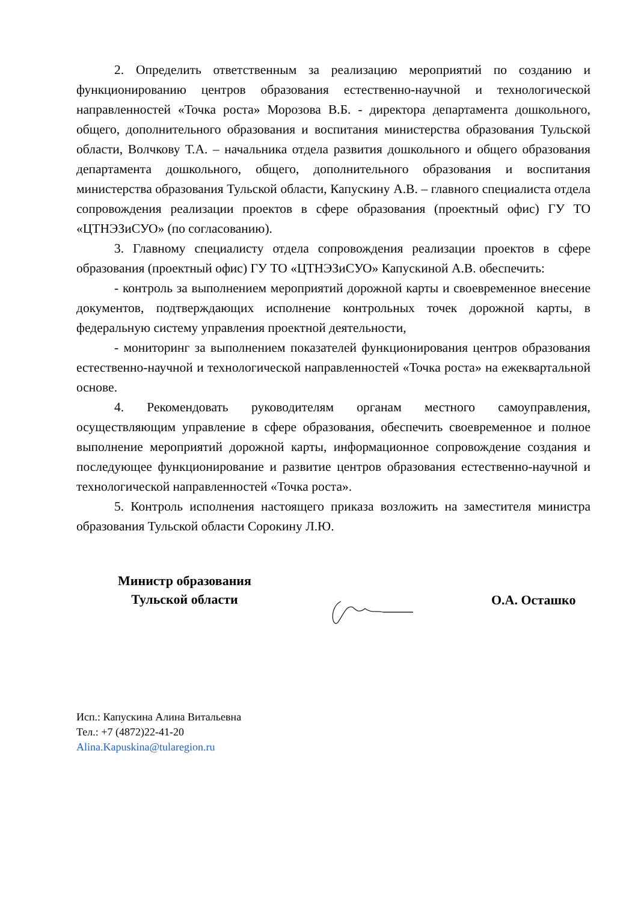2. Определить ответственным за реализацию мероприятий по созданию и функционированию центров образования естественно-научной и технологической направленностей «Точка роста» Морозова В.Б. - директора департамента дошкольного, общего, дополнительного образования и воспитания министерства образования Тульской области, Волчкову Т.А. – начальника отдела развития дошкольного и общего образования департамента дошкольного, общего, дополнительного образования и воспитания министерства образования Тульской области, Капускину А.В. – главного специалиста отдела сопровождения реализации проектов в сфере образования (проектный офис) ГУ ТО «ЦТНЭЗиСУО» (по согласованию).
3. Главному специалисту отдела сопровождения реализации проектов в сфере образования (проектный офис) ГУ ТО «ЦТНЭЗиСУО» Капускиной А.В. обеспечить:
- контроль за выполнением мероприятий дорожной карты и своевременное внесение документов, подтверждающих исполнение контрольных точек дорожной карты, в федеральную систему управления проектной деятельности,
- мониторинг за выполнением показателей функционирования центров образования естественно-научной и технологической направленностей «Точка роста» на ежеквартальной основе.
4. Рекомендовать руководителям органам местного самоуправления, осуществляющим управление в сфере образования, обеспечить своевременное и полное выполнение мероприятий дорожной карты, информационное сопровождение создания и последующее функционирование и развитие центров образования естественно-научной и технологической направленностей «Точка роста».
5. Контроль исполнения настоящего приказа возложить на заместителя министра образования Тульской области Сорокину Л.Ю.
Министр образования
Тульской области
О.А. Осташко
Исп.: Капускина Алина Витальевна
Тел.: +7 (4872)22-41-20
Alina.Kapuskina@tularegion.ru